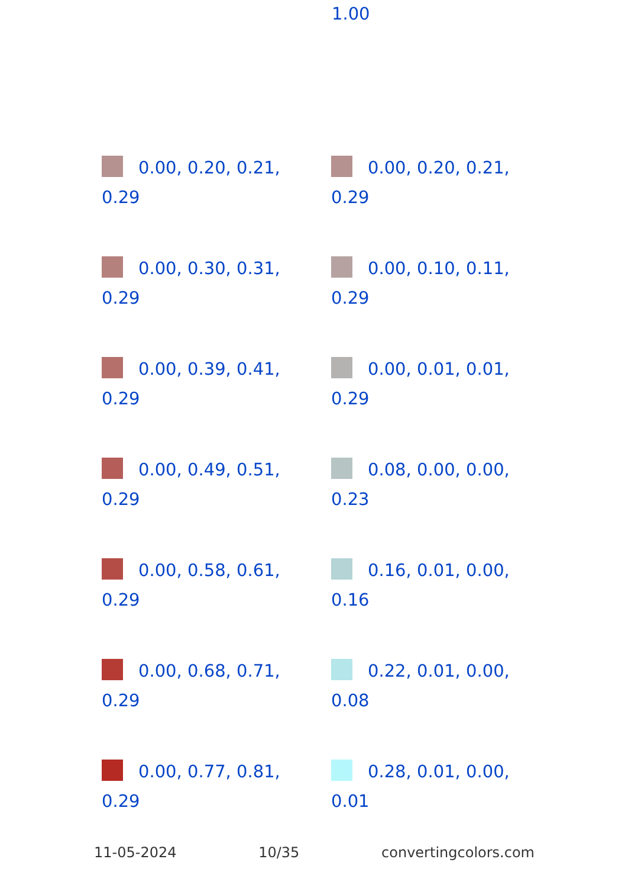1.00
0.00, 0.20, 0.21, 0.29
0.00, 0.20, 0.21, 0.29
0.00, 0.30, 0.31, 0.29
0.00, 0.10, 0.11, 0.29
0.00, 0.39, 0.41, 0.29
0.00, 0.01, 0.01, 0.29
0.00, 0.49, 0.51, 0.29
0.08, 0.00, 0.00, 0.23
0.00, 0.58, 0.61, 0.29
0.16, 0.01, 0.00, 0.16
0.00, 0.68, 0.71, 0.29
0.22, 0.01, 0.00, 0.08
0.00, 0.77, 0.81, 0.29
0.28, 0.01, 0.00, 0.01
11-05-2024 10/35 convertingcolors.com